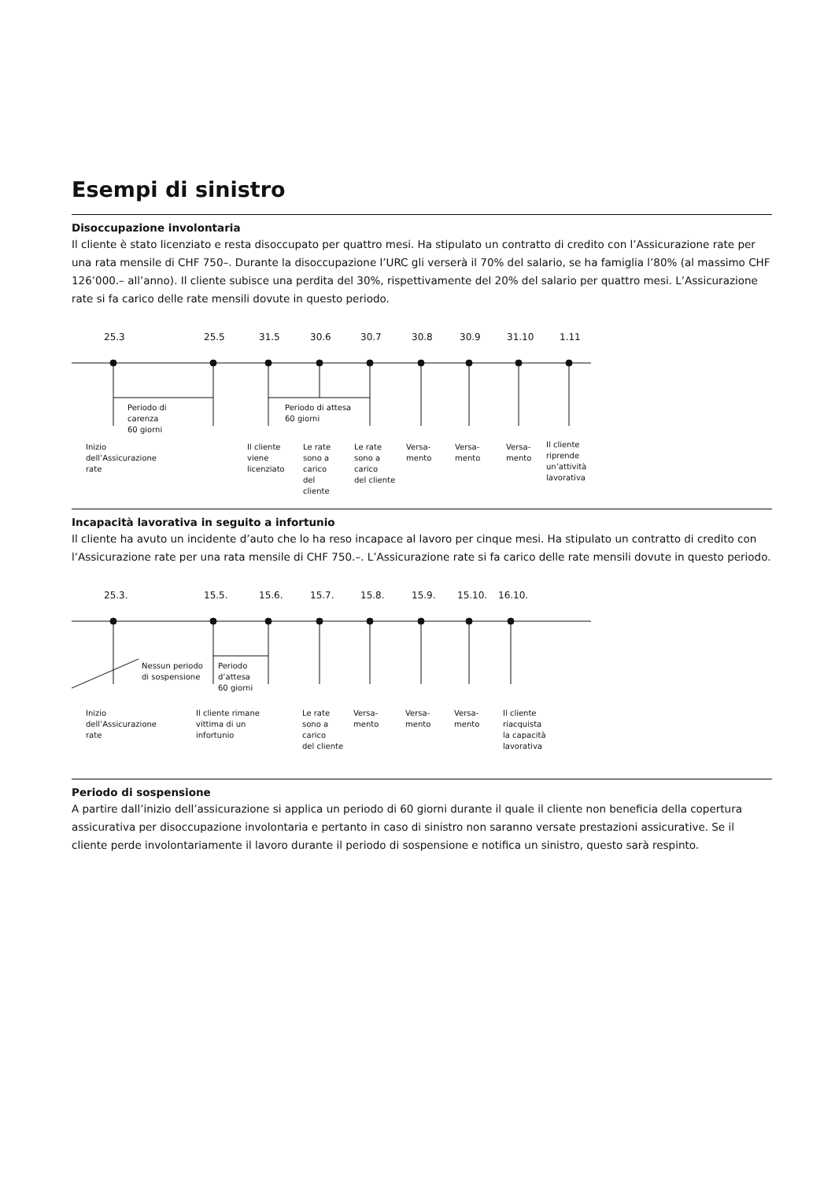Esempi di sinistro
Disoccupazione involontaria
Il cliente è stato licenziato e resta disoccupato per quattro mesi. Ha stipulato un contratto di credito con l’Assicurazione rate per una rata mensile di CHF 750–. Durante la disoccupazione l’URC gli verserà il 70% del salario, se ha famiglia l’80% (al massimo CHF 126’000.– all’anno). Il cliente subisce una perdita del 30%, rispettivamente del 20% del salario per quattro mesi. L’Assicurazione rate si fa carico delle rate mensili dovute in questo periodo.
25.3 25.5 31.5 30.6 30.7 30.8 30.9 31.10 1.11
Periodo di
carenza
60 giorni
Periodo di attesa
60 giorni
Inizio
dell’Assicurazione
rate
Il cliente
viene
licenziato
Le rate
sono a
carico
del
cliente
Le rate
sono a
carico
del cliente
Versa-
mento
Versa-
mento
Versa-
mento
Il cliente
riprende
un’attività
lavorativa
Incapacità lavorativa in seguito a infortunio
Il cliente ha avuto un incidente d’auto che lo ha reso incapace al lavoro per cinque mesi. Ha stipulato un contratto di credito con l’Assicurazione rate per una rata mensile di CHF 750.–. L’Assicurazione rate si fa carico delle rate mensili dovute in questo periodo.
25.3. 15.5. 15.6. 15.7. 15.8. 15.9. 15.10. 16.10.
Nessun periodo
di sospensione
Periodo
d’attesa
60 giorni
Inizio
dell’Assicurazione
rate
Il cliente rimane
vittima di un
infortunio
Le rate
sono a
carico
del cliente
Versa-
mento
Versa-
mento
Versa-
mento
Il cliente
riacquista
la capacità
lavorativa
Periodo di sospensione
A partire dall’inizio dell’assicurazione si applica un periodo di 60 giorni durante il quale il cliente non beneficia della copertura assicurativa per disoccupazione involontaria e pertanto in caso di sinistro non saranno versate prestazioni assicurative. Se il cliente perde involontariamente il lavoro durante il periodo di sospensione e notifica un sinistro, questo sarà respinto.